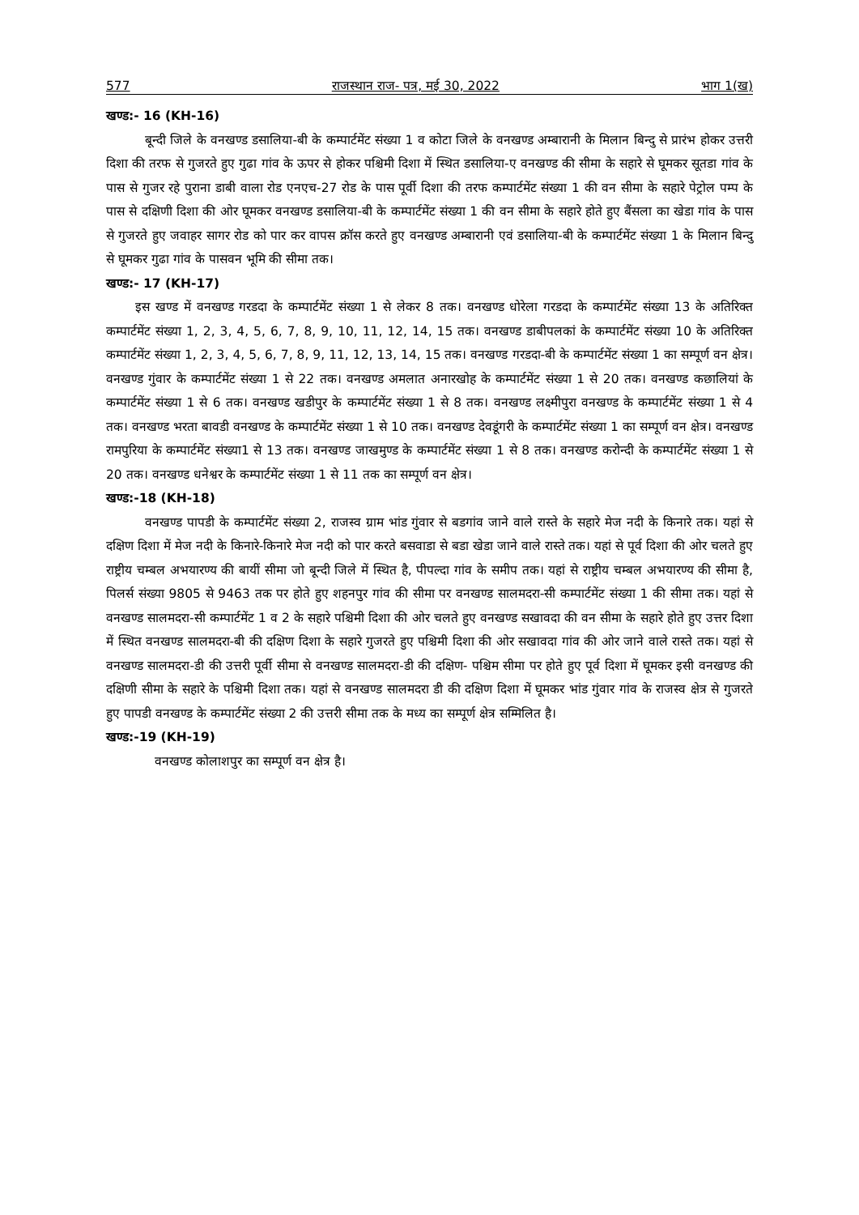577 राजस्थान राज- पत्र, मई 30, 2022 भाग 1(ख)
खण्ड:- 16 (KH-16)
बून्दी जिले के वनखण्ड डसालिया-बी के कम्पार्टमेंट संख्या 1 व कोटा जिले के वनखण्ड अम्बारानी के मिलान बिन्दु से प्रारंभ होकर उत्तरी दिशा की तरफ से गुजरते हुए गुढा गांव के ऊपर से होकर पश्चिमी दिशा में स्थित डसालिया-ए वनखण्ड की सीमा के सहारे से घूमकर सूतडा गांव के पास से गुजर रहे पुराना डाबी वाला रोड एनएच-27 रोड के पास पूर्वी दिशा की तरफ कम्पार्टमेंट संख्या 1 की वन सीमा के सहारे पेट्रोल पम्प के पास से दक्षिणी दिशा की ओर घूमकर वनखण्ड डसालिया-बी के कम्पार्टमेंट संख्या 1 की वन सीमा के सहारे होते हुए बैंसला का खेडा गांव के पास से गुजरते हुए जवाहर सागर रोड को पार कर वापस क्रॉस करते हुए वनखण्ड अम्बारानी एवं डसालिया-बी के कम्पार्टमेंट संख्या 1 के मिलान बिन्दु से घूमकर गुढा गांव के पासवन भूमि की सीमा तक।
खण्ड:- 17 (KH-17)
इस खण्ड में वनखण्ड गरडदा के कम्पार्टमेंट संख्या 1 से लेकर 8 तक। वनखण्ड धोरेला गरडदा के कम्पार्टमेंट संख्या 13 के अतिरिक्त कम्पार्टमेंट संख्या 1, 2, 3, 4, 5, 6, 7, 8, 9, 10, 11, 12, 14, 15 तक। वनखण्ड डाबीपलकां के कम्पार्टमेंट संख्या 10 के अतिरिक्त कम्पार्टमेंट संख्या 1, 2, 3, 4, 5, 6, 7, 8, 9, 11, 12, 13, 14, 15 तक। वनखण्ड गरडदा-बी के कम्पार्टमेंट संख्या 1 का सम्पूर्ण वन क्षेत्र। वनखण्ड गुंवार के कम्पार्टमेंट संख्या 1 से 22 तक। वनखण्ड अमलात अनारखोह के कम्पार्टमेंट संख्या 1 से 20 तक। वनखण्ड कछालियां के कम्पार्टमेंट संख्या 1 से 6 तक। वनखण्ड खडीपुर के कम्पार्टमेंट संख्या 1 से 8 तक। वनखण्ड लक्ष्मीपुरा वनखण्ड के कम्पार्टमेंट संख्या 1 से 4 तक। वनखण्ड भरता बावडी वनखण्ड के कम्पार्टमेंट संख्या 1 से 10 तक। वनखण्ड देवडूंगरी के कम्पार्टमेंट संख्या 1 का सम्पूर्ण वन क्षेत्र। वनखण्ड रामपुरिया के कम्पार्टमेंट संख्या1 से 13 तक। वनखण्ड जाखमुण्ड के कम्पार्टमेंट संख्या 1 से 8 तक। वनखण्ड करोन्दी के कम्पार्टमेंट संख्या 1 से 20 तक। वनखण्ड धनेश्वर के कम्पार्टमेंट संख्या 1 से 11 तक का सम्पूर्ण वन क्षेत्र।
खण्ड:-18 (KH-18)
वनखण्ड पापडी के कम्पार्टमेंट संख्या 2, राजस्व ग्राम भांड गुंवार से बडगांव जाने वाले रास्ते के सहारे मेज नदी के किनारे तक। यहां से दक्षिण दिशा में मेज नदी के किनारे-किनारे मेज नदी को पार करते बसवाडा से बडा खेडा जाने वाले रास्ते तक। यहां से पूर्व दिशा की ओर चलते हुए राष्ट्रीय चम्बल अभयारण्य की बायीं सीमा जो बून्दी जिले में स्थित है, पीपल्दा गांव के समीप तक। यहां से राष्ट्रीय चम्बल अभयारण्य की सीमा है, पिलर्स संख्या 9805 से 9463 तक पर होते हुए शहनपुर गांव की सीमा पर वनखण्ड सालमदरा-सी कम्पार्टमेंट संख्या 1 की सीमा तक। यहां से वनखण्ड सालमदरा-सी कम्पार्टमेंट 1 व 2 के सहारे पश्चिमी दिशा की ओर चलते हुए वनखण्ड सखावदा की वन सीमा के सहारे होते हुए उत्तर दिशा में स्थित वनखण्ड सालमदरा-बी की दक्षिण दिशा के सहारे गुजरते हुए पश्चिमी दिशा की ओर सखावदा गांव की ओर जाने वाले रास्ते तक। यहां से वनखण्ड सालमदरा-डी की उत्तरी पूर्वी सीमा से वनखण्ड सालमदरा-डी की दक्षिण- पश्चिम सीमा पर होते हुए पूर्व दिशा में घूमकर इसी वनखण्ड की दक्षिणी सीमा के सहारे के पश्चिमी दिशा तक। यहां से वनखण्ड सालमदरा डी की दक्षिण दिशा में घूमकर भांड गुंवार गांव के राजस्व क्षेत्र से गुजरते हुए पापडी वनखण्ड के कम्पार्टमेंट संख्या 2 की उत्तरी सीमा तक के मध्य का सम्पूर्ण क्षेत्र सम्मिलित है।
खण्ड:-19 (KH-19)
वनखण्ड कोलाशपुर का सम्पूर्ण वन क्षेत्र है।